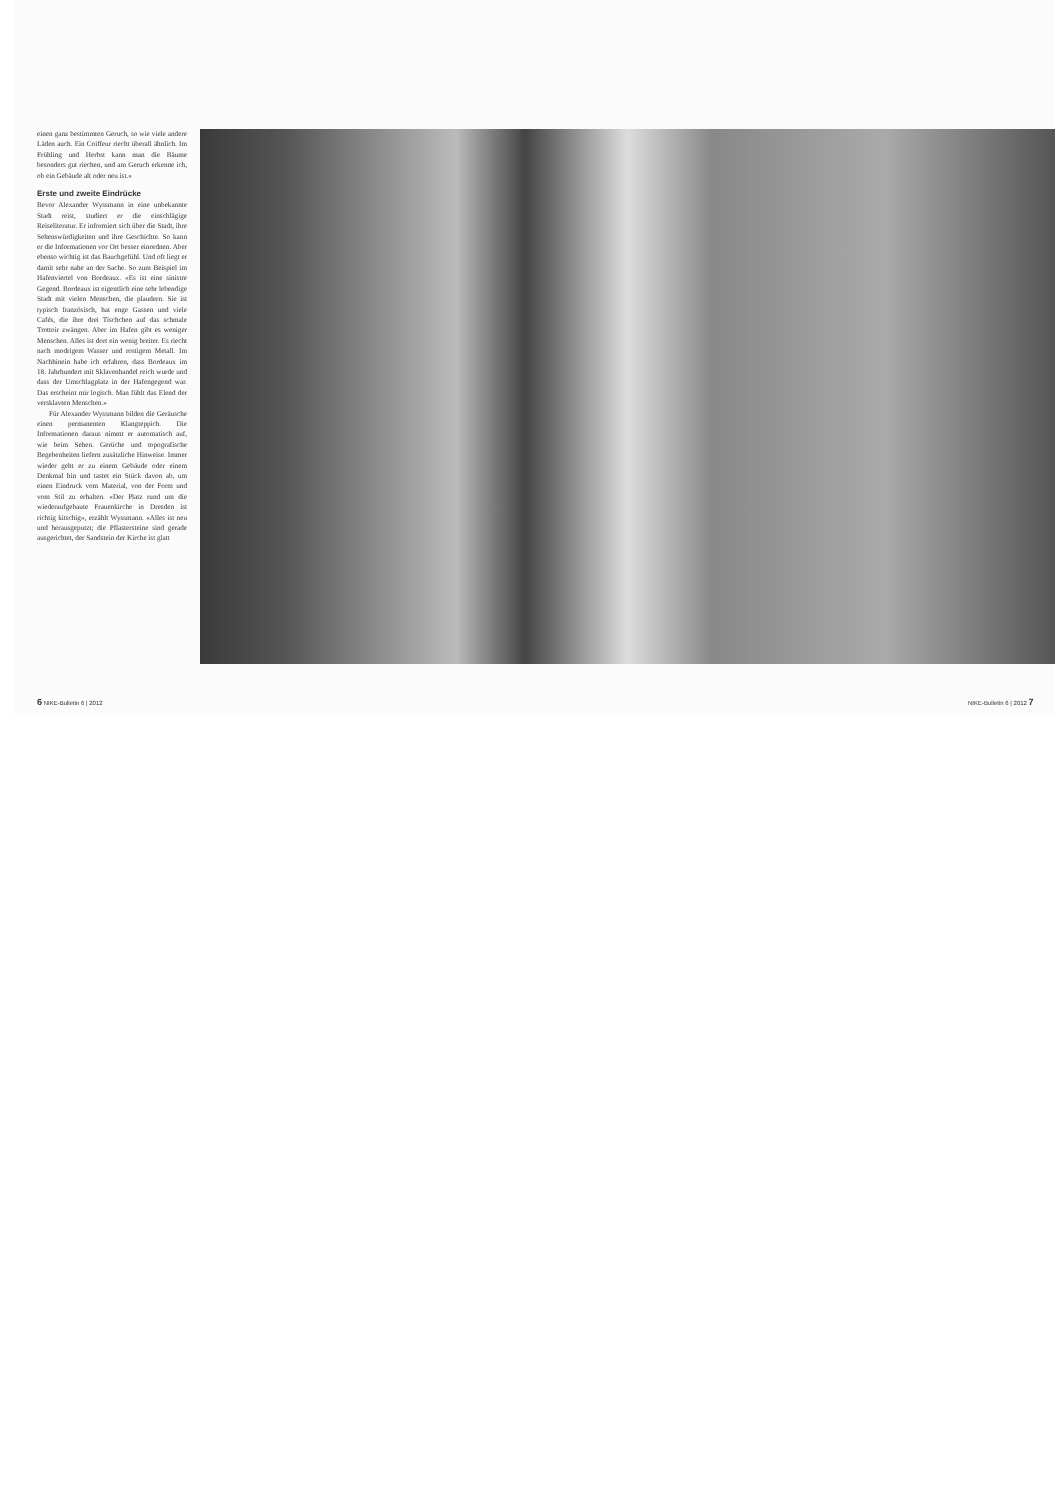einen ganz bestimmten Geruch, so wie viele andere Läden auch. Ein Coiffeur riecht überall ähnlich. Im Frühling und Herbst kann man die Bäume besonders gut riechen, und am Geruch erkenne ich, ob ein Gebäude alt oder neu ist.»
Erste und zweite Eindrücke
Bevor Alexander Wyssmann in eine unbekannte Stadt reist, studiert er die einschlägige Reiseliteratur. Er informiert sich über die Stadt, ihre Sehenswürdigkeiten und ihre Geschichte. So kann er die Informationen vor Ort besser einordnen. Aber ebenso wichtig ist das Bauchgefühl. Und oft liegt er damit sehr nahe an der Sache. So zum Beispiel im Hafenviertel von Bordeaux. «Es ist eine sinistre Gegend. Bordeaux ist eigentlich eine sehr lebendige Stadt mit vielen Menschen, die plaudern. Sie ist typisch französisch, hat enge Gassen und viele Cafés, die ihre drei Tischchen auf das schmale Trottoir zwängen. Aber im Hafen gibt es weniger Menschen. Alles ist dort ein wenig breiter. Es riecht nach modrigem Wasser und rostigem Metall. Im Nachhinein habe ich erfahren, dass Bordeaux im 18. Jahrhundert mit Sklavenhandel reich wurde und dass der Umschlagplatz in der Hafengegend war. Das erscheint mir logisch. Man fühlt das Elend der versklavten Menschen.»
Für Alexander Wyssmann bilden die Geräusche einen permanenten Klangteppich. Die Informationen daraus nimmt er automatisch auf, wie beim Sehen. Gerüche und topografische Begebenheiten liefern zusätzliche Hinweise. Immer wieder geht er zu einem Gebäude oder einem Denkmal hin und tastet ein Stück davon ab, um einen Eindruck vom Material, von der Form und vom Stil zu erhalten. «Der Platz rund um die wiederaufgebaute Frauenkirche in Dresden ist richtig kitschig», erzählt Wyssmann. «Alles ist neu und herausgeputzt; die Pflastersteine sind gerade ausgerichtet, der Sandstein der Kirche ist glatt
6 NIKE-Bulletin 6 | 2012 NIKE-Bulletin 6 | 2012 7